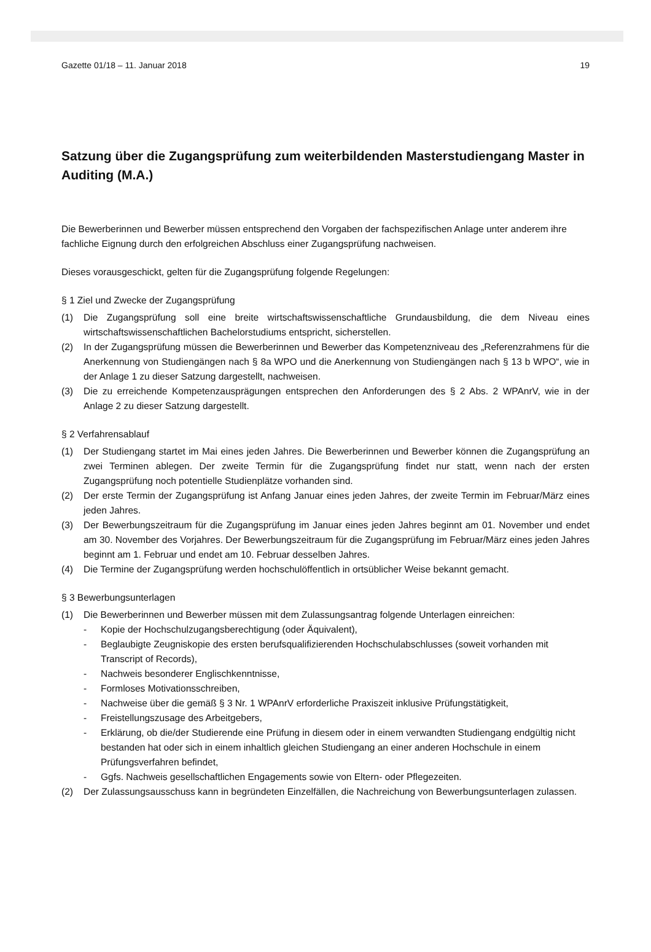Gazette 01/18 – 11. Januar 2018 19
Satzung über die Zugangsprüfung zum weiterbildenden Masterstudiengang Master in Auditing (M.A.)
Die Bewerberinnen und Bewerber müssen entsprechend den Vorgaben der fachspezifischen Anlage unter anderem ihre fachliche Eignung durch den erfolgreichen Abschluss einer Zugangsprüfung nachweisen.
Dieses vorausgeschickt, gelten für die Zugangsprüfung folgende Regelungen:
§ 1 Ziel und Zwecke der Zugangsprüfung
(1) Die Zugangsprüfung soll eine breite wirtschaftswissenschaftliche Grundausbildung, die dem Niveau eines wirtschaftswissenschaftlichen Bachelorstudiums entspricht, sicherstellen.
(2) In der Zugangsprüfung müssen die Bewerberinnen und Bewerber das Kompetenzniveau des „Referenzrahmens für die Anerkennung von Studiengängen nach § 8a WPO und die Anerkennung von Studiengängen nach § 13 b WPO“, wie in der Anlage 1 zu dieser Satzung dargestellt, nachweisen.
(3) Die zu erreichende Kompetenzausprägungen entsprechen den Anforderungen des § 2 Abs. 2 WPAnrV, wie in der Anlage 2 zu dieser Satzung dargestellt.
§ 2 Verfahrensablauf
(1) Der Studiengang startet im Mai eines jeden Jahres. Die Bewerberinnen und Bewerber können die Zugangsprüfung an zwei Terminen ablegen. Der zweite Termin für die Zugangsprüfung findet nur statt, wenn nach der ersten Zugangsprüfung noch potentielle Studienplätze vorhanden sind.
(2) Der erste Termin der Zugangsprüfung ist Anfang Januar eines jeden Jahres, der zweite Termin im Februar/März eines jeden Jahres.
(3) Der Bewerbungszeitraum für die Zugangsprüfung im Januar eines jeden Jahres beginnt am 01. November und endet am 30. November des Vorjahres. Der Bewerbungszeitraum für die Zugangsprüfung im Februar/März eines jeden Jahres beginnt am 1. Februar und endet am 10. Februar desselben Jahres.
(4) Die Termine der Zugangsprüfung werden hochschulöffentlich in ortsüblicher Weise bekannt gemacht.
§ 3 Bewerbungsunterlagen
(1) Die Bewerberinnen und Bewerber müssen mit dem Zulassungsantrag folgende Unterlagen einreichen:
- Kopie der Hochschulzugangsberechtigung (oder Äquivalent),
- Beglaubigte Zeugniskopie des ersten berufsqualifizierenden Hochschulabschlusses (soweit vorhanden mit Transcript of Records),
- Nachweis besonderer Englischkenntnisse,
- Formloses Motivationsschreiben,
- Nachweise über die gemäß § 3 Nr. 1 WPAnrV erforderliche Praxiszeit inklusive Prüfungstätigkeit,
- Freistellungszusage des Arbeitgebers,
- Erklärung, ob die/der Studierende eine Prüfung in diesem oder in einem verwandten Studiengang endgültig nicht bestanden hat oder sich in einem inhaltlich gleichen Studiengang an einer anderen Hochschule in einem Prüfungsverfahren befindet,
- Ggfs. Nachweis gesellschaftlichen Engagements sowie von Eltern- oder Pflegezeiten.
(2) Der Zulassungsausschuss kann in begründeten Einzelfällen, die Nachreichung von Bewerbungsunterlagen zulassen.